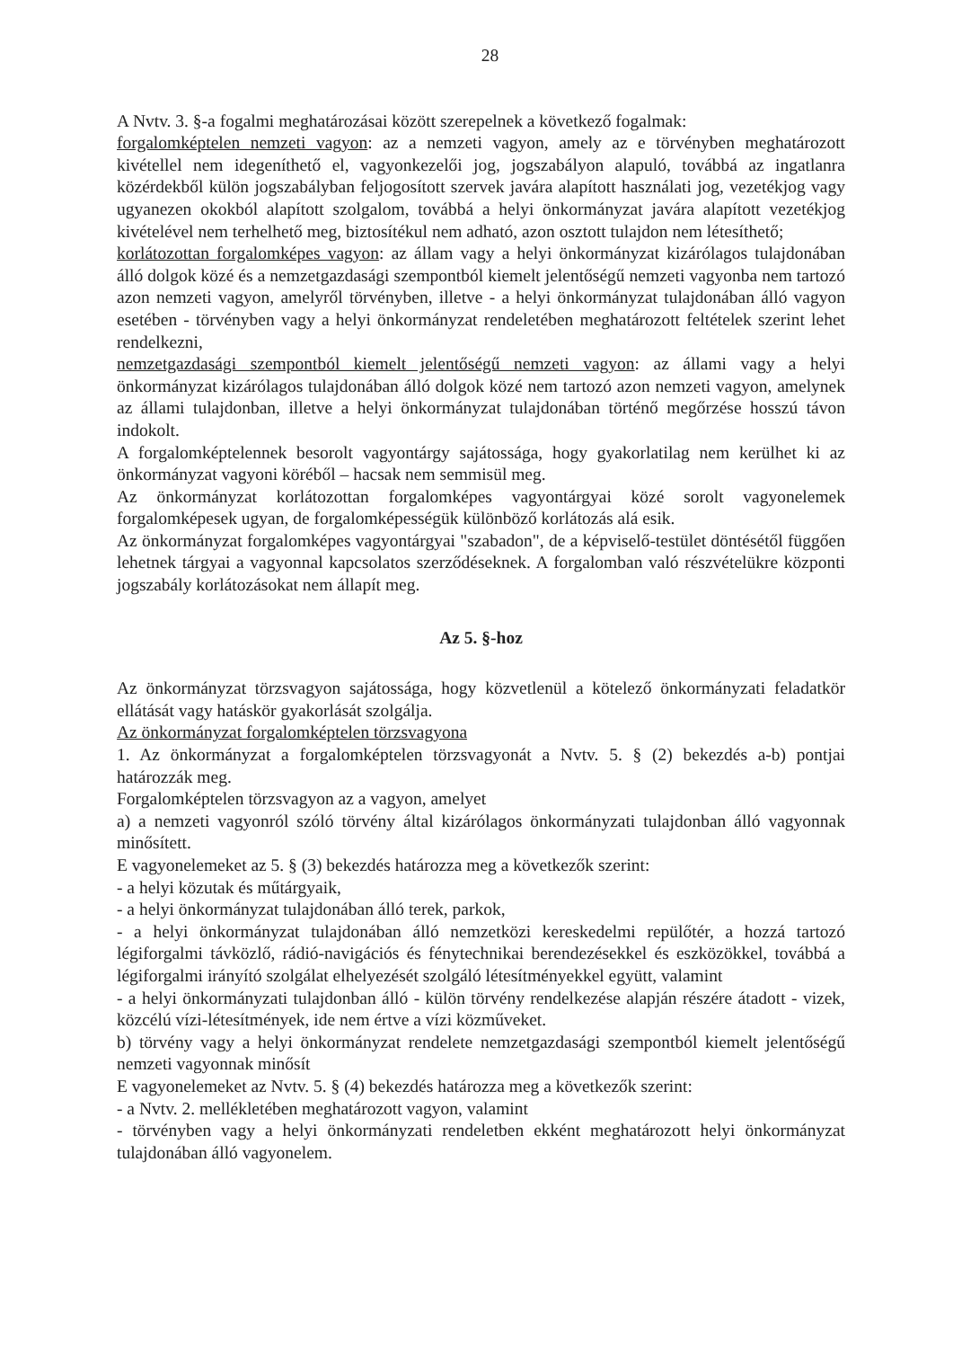28
A Nvtv. 3. §-a fogalmi meghatározásai között szerepelnek a következő fogalmak:
forgalomképtelen nemzeti vagyon: az a nemzeti vagyon, amely az e törvényben meghatározott kivétellel nem idegeníthető el, vagyonkezelői jog, jogszabályon alapuló, továbbá az ingatlanra közérdekből külön jogszabályban feljogosított szervek javára alapított használati jog, vezetékjog vagy ugyanezen okokból alapított szolgalom, továbbá a helyi önkormányzat javára alapított vezetékjog kivételével nem terhelhető meg, biztosítékul nem adható, azon osztott tulajdon nem létesíthető;
korlátozottan forgalomképes vagyon: az állam vagy a helyi önkormányzat kizárólagos tulajdonában álló dolgok közé és a nemzetgazdasági szempontból kiemelt jelentőségű nemzeti vagyonba nem tartozó azon nemzeti vagyon, amelyről törvényben, illetve - a helyi önkormányzat tulajdonában álló vagyon esetében - törvényben vagy a helyi önkormányzat rendeletében meghatározott feltételek szerint lehet rendelkezni,
nemzetgazdasági szempontból kiemelt jelentőségű nemzeti vagyon: az állami vagy a helyi önkormányzat kizárólagos tulajdonában álló dolgok közé nem tartozó azon nemzeti vagyon, amelynek az állami tulajdonban, illetve a helyi önkormányzat tulajdonában történő megőrzése hosszú távon indokolt.
A forgalomképtelennek besorolt vagyontárgy sajátossága, hogy gyakorlatilag nem kerülhet ki az önkormányzat vagyoni köréből – hacsak nem semmisül meg.
Az önkormányzat korlátozottan forgalomképes vagyontárgyai közé sorolt vagyonelemek forgalomképesek ugyan, de forgalomképességük különböző korlátozás alá esik.
Az önkormányzat forgalomképes vagyontárgyai "szabadon", de a képviselő-testület döntésétől függően lehetnek tárgyai a vagyonnal kapcsolatos szerződéseknek. A forgalomban való részvételükre központi jogszabály korlátozásokat nem állapít meg.
Az 5. §-hoz
Az önkormányzat törzsvagyon sajátossága, hogy közvetlenül a kötelező önkormányzati feladatkör ellátását vagy hatáskör gyakorlását szolgálja.
Az önkormányzat forgalomképtelen törzsvagyona
1. Az önkormányzat a forgalomképtelen törzsvagyonát a Nvtv. 5. § (2) bekezdés a-b) pontjai határozzák meg.
Forgalomképtelen törzsvagyon az a vagyon, amelyet
a) a nemzeti vagyonról szóló törvény által kizárólagos önkormányzati tulajdonban álló vagyonnak minősített.
E vagyonelemeket az 5. § (3) bekezdés határozza meg a következők szerint:
- a helyi közutak és műtárgyaik,
- a helyi önkormányzat tulajdonában álló terek, parkok,
- a helyi önkormányzat tulajdonában álló nemzetközi kereskedelmi repülőtér, a hozzá tartozó légiforgalmi távközlő, rádió-navigációs és fénytechnikai berendezésekkel és eszközökkel, továbbá a légiforgalmi irányító szolgálat elhelyezését szolgáló létesítményekkel együtt, valamint
- a helyi önkormányzati tulajdonban álló - külön törvény rendelkezése alapján részére átadott - vizek, közcélú vízi-létesítmények, ide nem értve a vízi közműveket.
b) törvény vagy a helyi önkormányzat rendelete nemzetgazdasági szempontból kiemelt jelentőségű nemzeti vagyonnak minősít
E vagyonelemeket az Nvtv. 5. § (4) bekezdés határozza meg a következők szerint:
- a Nvtv. 2. mellékletében meghatározott vagyon, valamint
- törvényben vagy a helyi önkormányzati rendeletben ekként meghatározott helyi önkormányzat tulajdonában álló vagyonelem.